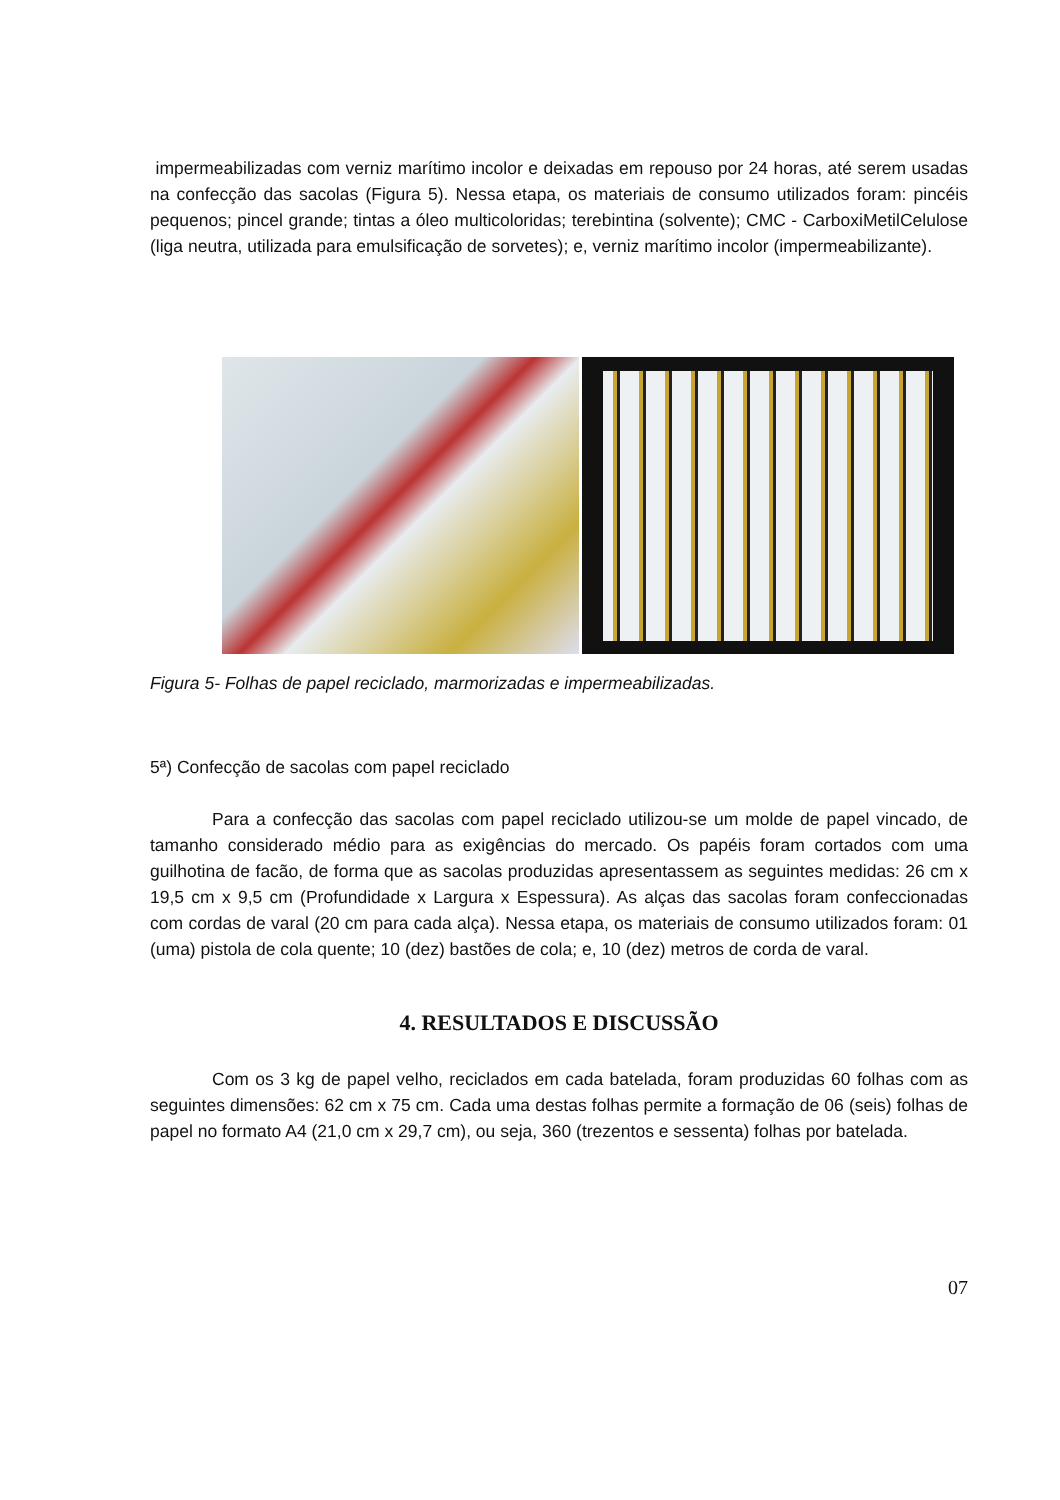impermeabilizadas com verniz marítimo incolor e deixadas em repouso por 24 horas, até serem usadas na confecção das sacolas (Figura 5). Nessa etapa, os materiais de consumo utilizados foram: pincéis pequenos; pincel grande; tintas a óleo multicoloridas; terebintina (solvente); CMC - CarboxiMetilCelulose (liga neutra, utilizada para emulsificação de sorvetes); e, verniz marítimo incolor (impermeabilizante).
Figura 5- Folhas de papel reciclado, marmorizadas e impermeabilizadas.
5ª) Confecção de sacolas com papel reciclado
Para a confecção das sacolas com papel reciclado utilizou-se um molde de papel vincado, de tamanho considerado médio para as exigências do mercado. Os papéis foram cortados com uma guilhotina de facão, de forma que as sacolas produzidas apresentassem as seguintes medidas: 26 cm x 19,5 cm x 9,5 cm (Profundidade x Largura x Espessura). As alças das sacolas foram confeccionadas com cordas de varal (20 cm para cada alça). Nessa etapa, os materiais de consumo utilizados foram: 01 (uma) pistola de cola quente; 10 (dez) bastões de cola; e, 10 (dez) metros de corda de varal.
4. RESULTADOS E DISCUSSÃO
Com os 3 kg de papel velho, reciclados em cada batelada, foram produzidas 60 folhas com as seguintes dimensões: 62 cm x 75 cm. Cada uma destas folhas permite a formação de 06 (seis) folhas de papel no formato A4 (21,0 cm x 29,7 cm), ou seja, 360 (trezentos e sessenta) folhas por batelada.
07